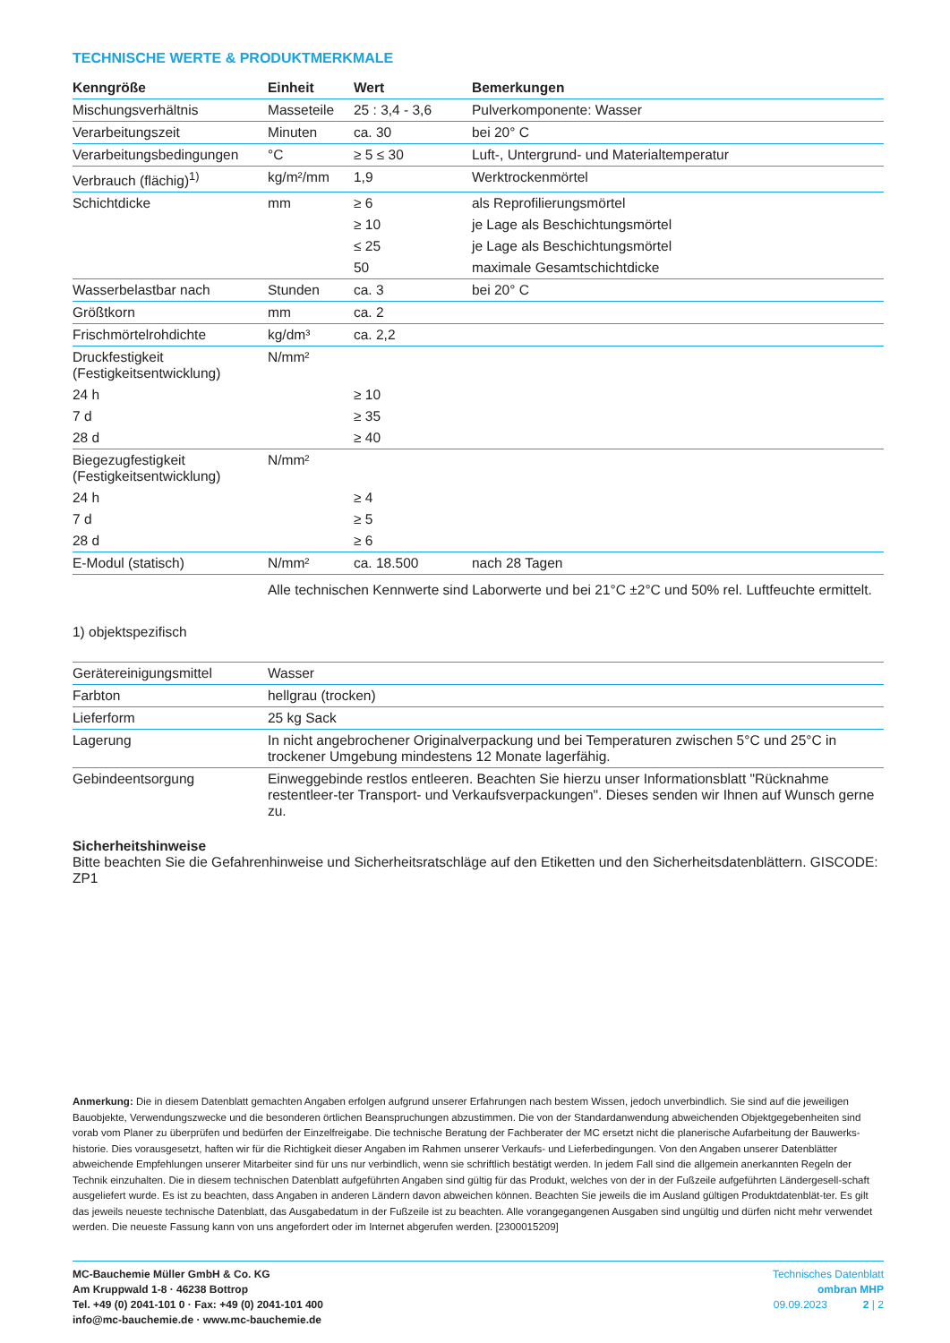TECHNISCHE WERTE & PRODUKTMERKMALE
| Kenngröße | Einheit | Wert | Bemerkungen |
| --- | --- | --- | --- |
| Mischungsverhältnis | Masseteile | 25 : 3,4 - 3,6 | Pulverkomponente: Wasser |
| Verarbeitungszeit | Minuten | ca. 30 | bei 20° C |
| Verarbeitungsbedingungen | °C | ≥ 5 ≤ 30 | Luft-, Untergrund- und Materialtemperatur |
| Verbrauch (flächig)<sup>1)</sup> | kg/m²/mm | 1,9 | Werktrockenmörtel |
| Schichtdicke | mm | ≥ 6 | als Reprofilierungsmörtel |
| | | ≥ 10 | je Lage als Beschichtungsmörtel |
| | | ≤ 25 | je Lage als Beschichtungsmörtel |
| | | 50 | maximale Gesamtschichtdicke |
| Wasserbelastbar nach | Stunden | ca. 3 | bei 20° C |
| Größtkorn | mm | ca. 2 | |
| Frischmörtelrohdichte | kg/dm³ | ca. 2,2 | |
| Druckfestigkeit (Festigkeitsentwicklung) | N/mm² | | |
| 24 h | | ≥ 10 | |
| 7 d | | ≥ 35 | |
| 28 d | | ≥ 40 | |
| Biegezugfestigkeit (Festigkeitsentwicklung) | N/mm² | | |
| 24 h | | ≥ 4 | |
| 7 d | | ≥ 5 | |
| 28 d | | ≥ 6 | |
| E-Modul (statisch) | N/mm² | ca. 18.500 | nach 28 Tagen |
| | Alle technischen Kennwerte sind Laborwerte und bei 21°C ±2°C und 50% rel. Luftfeuchte ermittelt. | | |
1) objektspezifisch
| Gerätereinigungsmittel | Wasser |
| Farbton | hellgrau (trocken) |
| Lieferform | 25 kg Sack |
| Lagerung | In nicht angebrochener Originalverpackung und bei Temperaturen zwischen 5°C und 25°C in trockener Umgebung mindestens 12 Monate lagerfähig. |
| Gebindeentsorgung | Einweggebinde restlos entleeren. Beachten Sie hierzu unser Informationsblatt "Rücknahme restentleer-ter Transport- und Verkaufsverpackungen". Dieses senden wir Ihnen auf Wunsch gerne zu. |
Sicherheitshinweise
Bitte beachten Sie die Gefahrenhinweise und Sicherheitsratschläge auf den Etiketten und den Sicherheitsdatenblättern. GISCODE: ZP1
Anmerkung: Die in diesem Datenblatt gemachten Angaben erfolgen aufgrund unserer Erfahrungen nach bestem Wissen, jedoch unverbindlich. Sie sind auf die jeweiligen Bauobjekte, Verwendungszwecke und die besonderen örtlichen Beanspruchungen abzustimmen. Die von der Standardanwendung abweichenden Objektgegebenheiten sind vorab vom Planer zu überprüfen und bedürfen der Einzelfreigabe. Die technische Beratung der Fachberater der MC ersetzt nicht die planerische Aufarbeitung der Bauwerks-historie. Dies vorausgesetzt, haften wir für die Richtigkeit dieser Angaben im Rahmen unserer Verkaufs- und Lieferbedingungen. Von den Angaben unserer Datenblätter abweichende Empfehlungen unserer Mitarbeiter sind für uns nur verbindlich, wenn sie schriftlich bestätigt werden. In jedem Fall sind die allgemein anerkannten Regeln der Technik einzuhalten. Die in diesem technischen Datenblatt aufgeführten Angaben sind gültig für das Produkt, welches von der in der Fußzeile aufgeführten Ländergesell-schaft ausgeliefert wurde. Es ist zu beachten, dass Angaben in anderen Ländern davon abweichen können. Beachten Sie jeweils die im Ausland gültigen Produktdatenblät-ter. Es gilt das jeweils neueste technische Datenblatt, das Ausgabedatum in der Fußzeile ist zu beachten. Alle vorangegangenen Ausgaben sind ungültig und dürfen nicht mehr verwendet werden. Die neueste Fassung kann von uns angefordert oder im Internet abgerufen werden. [2300015209]
MC-Bauchemie Müller GmbH & Co. KG
Am Kruppwald 1-8 · 46238 Bottrop
Tel. +49 (0) 2041-101 0 · Fax: +49 (0) 2041-101 400
info@mc-bauchemie.de · www.mc-bauchemie.de
Technisches Datenblatt
ombran MHP
09.09.2023 2 | 2